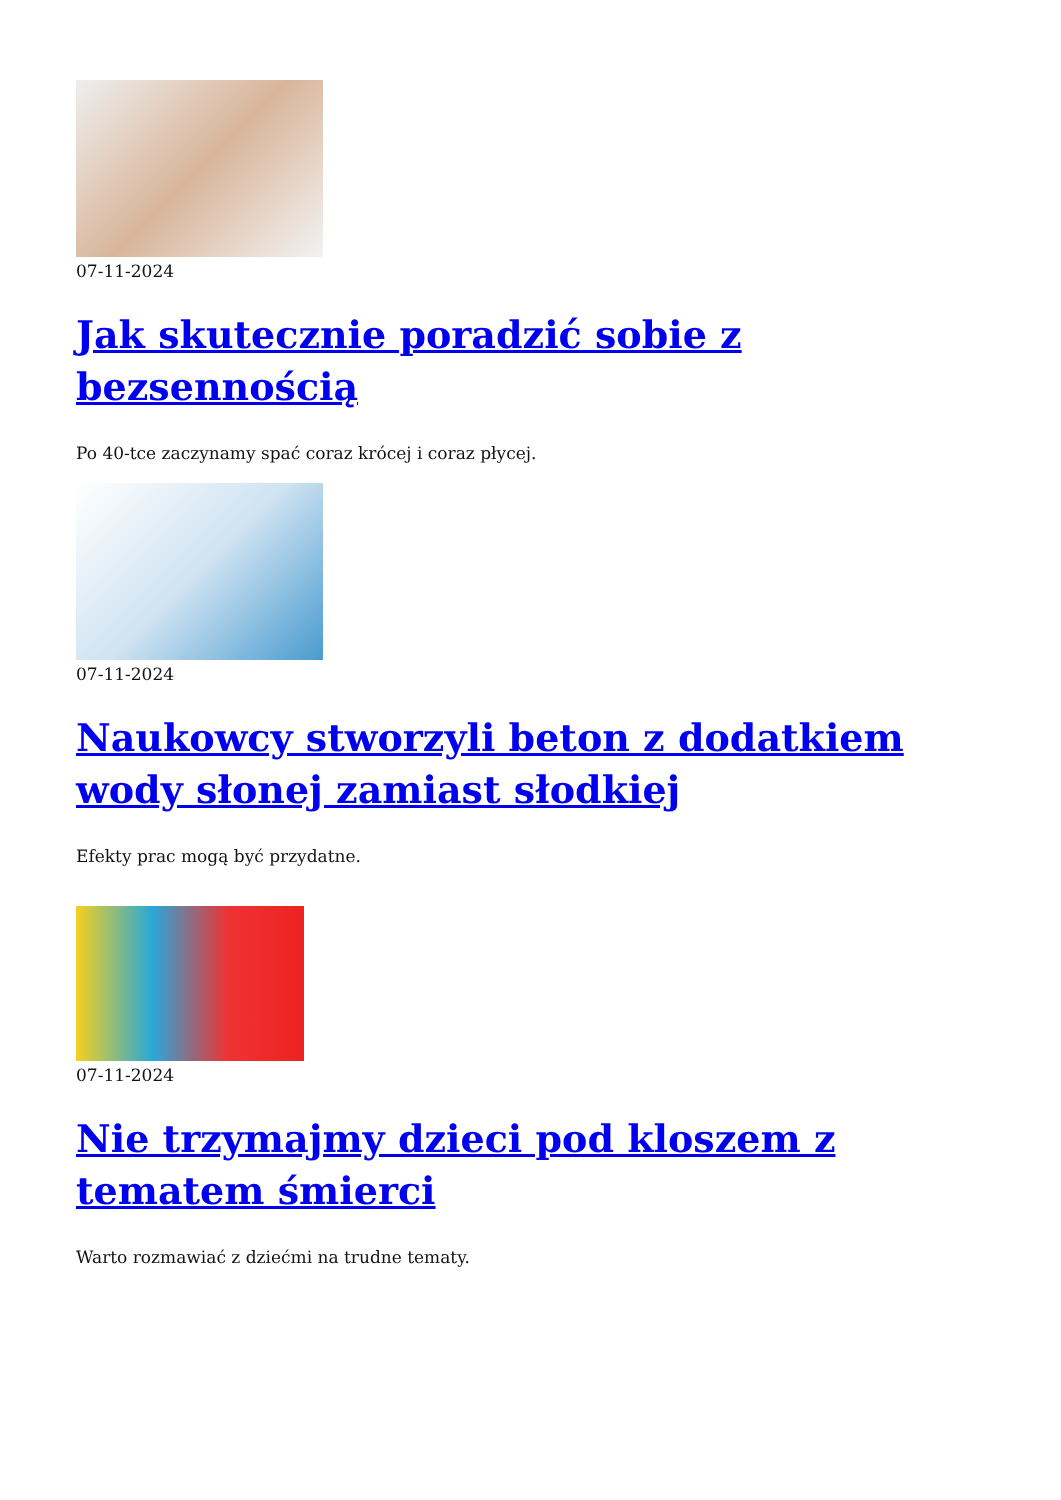07-11-2024
Jak skutecznie poradzić sobie z bezsennością
Po 40-tce zaczynamy spać coraz krócej i coraz płycej.
07-11-2024
Naukowcy stworzyli beton z dodatkiem wody słonej zamiast słodkiej
Efekty prac mogą być przydatne.
07-11-2024
Nie trzymajmy dzieci pod kloszem z tematem śmierci
Warto rozmawiać z dziećmi na trudne tematy.